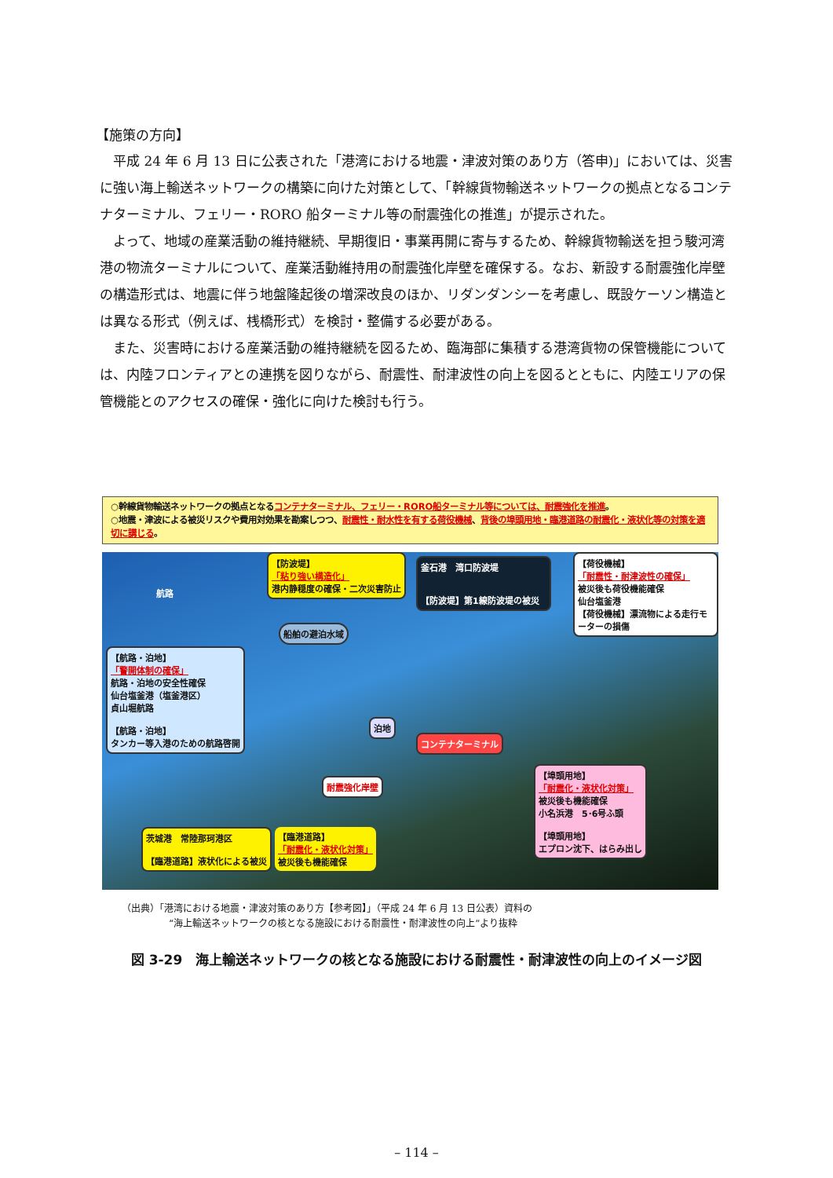【施策の方向】
平成 24 年 6 月 13 日に公表された「港湾における地震・津波対策のあり方（答申)」においては、災害に強い海上輸送ネットワークの構築に向けた対策として、「幹線貨物輸送ネットワークの拠点となるコンテナターミナル、フェリー・RORO 船ターミナル等の耐震強化の推進」が提示された。
よって、地域の産業活動の維持継続、早期復旧・事業再開に寄与するため、幹線貨物輸送を担う駿河湾港の物流ターミナルについて、産業活動維持用の耐震強化岸壁を確保する。なお、新設する耐震強化岸壁の構造形式は、地震に伴う地盤隆起後の増深改良のほか、リダンダンシーを考慮し、既設ケーソン構造とは異なる形式（例えば、桟橋形式）を検討・整備する必要がある。
また、災害時における産業活動の維持継続を図るため、臨海部に集積する港湾貨物の保管機能については、内陸フロンティアとの連携を図りながら、耐震性、耐津波性の向上を図るとともに、内陸エリアの保管機能とのアクセスの確保・強化に向けた検討も行う。
○幹線貨物輸送ネットワークの拠点となるコンテナターミナル、フェリー・RORO船ターミナル等については、耐震強化を推進。
○地震・津波による被災リスクや費用対効果を勘案しつつ、耐震性・耐水性を有する荷役機械、背後の埠頭用地・臨港道路の耐震化・液状化等の対策を適切に講じる。
【防波堤】
「粘り強い構造化」
港内静穏度の確保・二次災害防止
釜石港　湾口防波堤
【防波堤】第1線防波堤の被災
【荷役機械】
「耐震性・耐津波性の確保」
被災後も荷役機能確保
仙台塩釜港
【荷役機械】漂流物による走行モーターの損傷
航路
船舶の避泊水域
【航路・泊地】
「警開体制の確保」
航路・泊地の安全性確保
仙台塩釜港（塩釜港区）
貞山堀航路
【航路・泊地】
タンカー等入港のための航路啓開
泊地
コンテナターミナル
耐震強化岸壁
【埠頭用地】
「耐震化・液状化対策」
被災後も機能確保
小名浜港　5･6号ふ頭
【埠頭用地】
エプロン沈下、はらみ出し
茨城港　常陸那珂港区
【臨港道路】液状化による被災
【臨港道路】
「耐震化・液状化対策」
被災後も機能確保
（出典）「港湾における地震・津波対策のあり方【参考図】」（平成 24 年 6 月 13 日公表）資料の
　　　　　“海上輸送ネットワークの核となる施設における耐震性・耐津波性の向上”より抜粋
図 3-29　海上輸送ネットワークの核となる施設における耐震性・耐津波性の向上のイメージ図
– 114 –